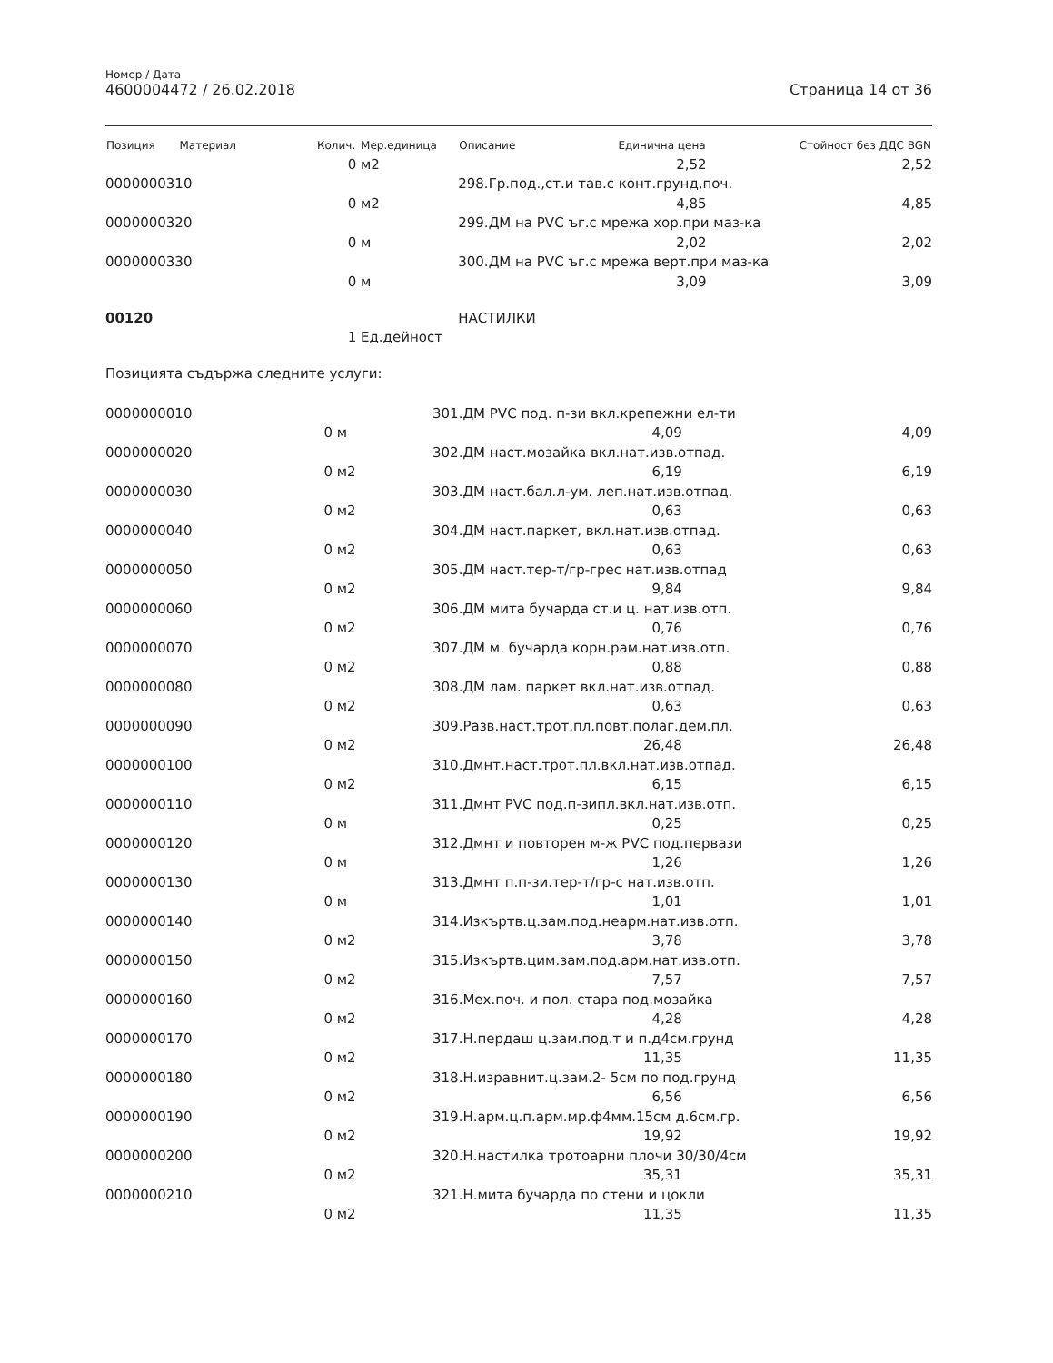Номер / Дата
4600004472 / 26.02.2018
Страница 14 от 36
| Позиция Материал | Колич. | Мер.единица | Описание | Единична цена | Стойност без ДДС BGN |
| --- | --- | --- | --- | --- | --- |
| | 0 | м2 | | 2,52 | 2,52 |
| 0000000310 | | | 298.Гр.под.,ст.и тав.с конт.грунд,поч. | | |
| | 0 | м2 | | 4,85 | 4,85 |
| 0000000320 | | | 299.ДМ на PVC ъг.с мрежа хор.при маз-ка | | |
| | 0 | м | | 2,02 | 2,02 |
| 0000000330 | | | 300.ДМ на PVC ъг.с мрежа верт.при маз-ка | | |
| | 0 | м | | 3,09 | 3,09 |
| 00120 | | | НАСТИЛКИ | | |
| | 1 | Ед.дейност | | | |
Позицията съдържа следните услуги:
| 0000000010 | | | 301.ДМ PVC под. п-зи вкл.крепежни ел-ти | | |
| | 0 | м | | 4,09 | 4,09 |
| 0000000020 | | | 302.ДМ наст.мозайка вкл.нат.изв.отпад. | | |
| | 0 | м2 | | 6,19 | 6,19 |
| 0000000030 | | | 303.ДМ наст.бал.л-ум. леп.нат.изв.отпад. | | |
| | 0 | м2 | | 0,63 | 0,63 |
| 0000000040 | | | 304.ДМ наст.паркет, вкл.нат.изв.отпад. | | |
| | 0 | м2 | | 0,63 | 0,63 |
| 0000000050 | | | 305.ДМ наст.тер-т/гр-грес нат.изв.отпад | | |
| | 0 | м2 | | 9,84 | 9,84 |
| 0000000060 | | | 306.ДМ мита бучарда ст.и ц. нат.изв.отп. | | |
| | 0 | м2 | | 0,76 | 0,76 |
| 0000000070 | | | 307.ДМ м. бучарда корн.рам.нат.изв.отп. | | |
| | 0 | м2 | | 0,88 | 0,88 |
| 0000000080 | | | 308.ДМ лам. паркет вкл.нат.изв.отпад. | | |
| | 0 | м2 | | 0,63 | 0,63 |
| 0000000090 | | | 309.Разв.наст.трот.пл.повт.полаг.дем.пл. | | |
| | 0 | м2 | | 26,48 | 26,48 |
| 0000000100 | | | 310.Дмнт.наст.трот.пл.вкл.нат.изв.отпад. | | |
| | 0 | м2 | | 6,15 | 6,15 |
| 0000000110 | | | 311.Дмнт PVC под.п-зипл.вкл.нат.изв.отп. | | |
| | 0 | м | | 0,25 | 0,25 |
| 0000000120 | | | 312.Дмнт и повторен м-ж PVC под.первази | | |
| | 0 | м | | 1,26 | 1,26 |
| 0000000130 | | | 313.Дмнт п.п-зи.тер-т/гр-с нат.изв.отп. | | |
| | 0 | м | | 1,01 | 1,01 |
| 0000000140 | | | 314.Изкъртв.ц.зам.под.неарм.нат.изв.отп. | | |
| | 0 | м2 | | 3,78 | 3,78 |
| 0000000150 | | | 315.Изкъртв.цим.зам.под.арм.нат.изв.отп. | | |
| | 0 | м2 | | 7,57 | 7,57 |
| 0000000160 | | | 316.Мех.поч. и пол. стара под.мозайка | | |
| | 0 | м2 | | 4,28 | 4,28 |
| 0000000170 | | | 317.Н.пердаш ц.зам.под.т и п.д4см.грунд | | |
| | 0 | м2 | | 11,35 | 11,35 |
| 0000000180 | | | 318.Н.изравнит.ц.зам.2- 5см по под.грунд | | |
| | 0 | м2 | | 6,56 | 6,56 |
| 0000000190 | | | 319.Н.арм.ц.п.арм.мр.ф4мм.15см д.6см.гр. | | |
| | 0 | м2 | | 19,92 | 19,92 |
| 0000000200 | | | 320.Н.настилка тротоарни плочи 30/30/4см | | |
| | 0 | м2 | | 35,31 | 35,31 |
| 0000000210 | | | 321.Н.мита бучарда по стени и цокли | | |
| | 0 | м2 | | 11,35 | 11,35 |